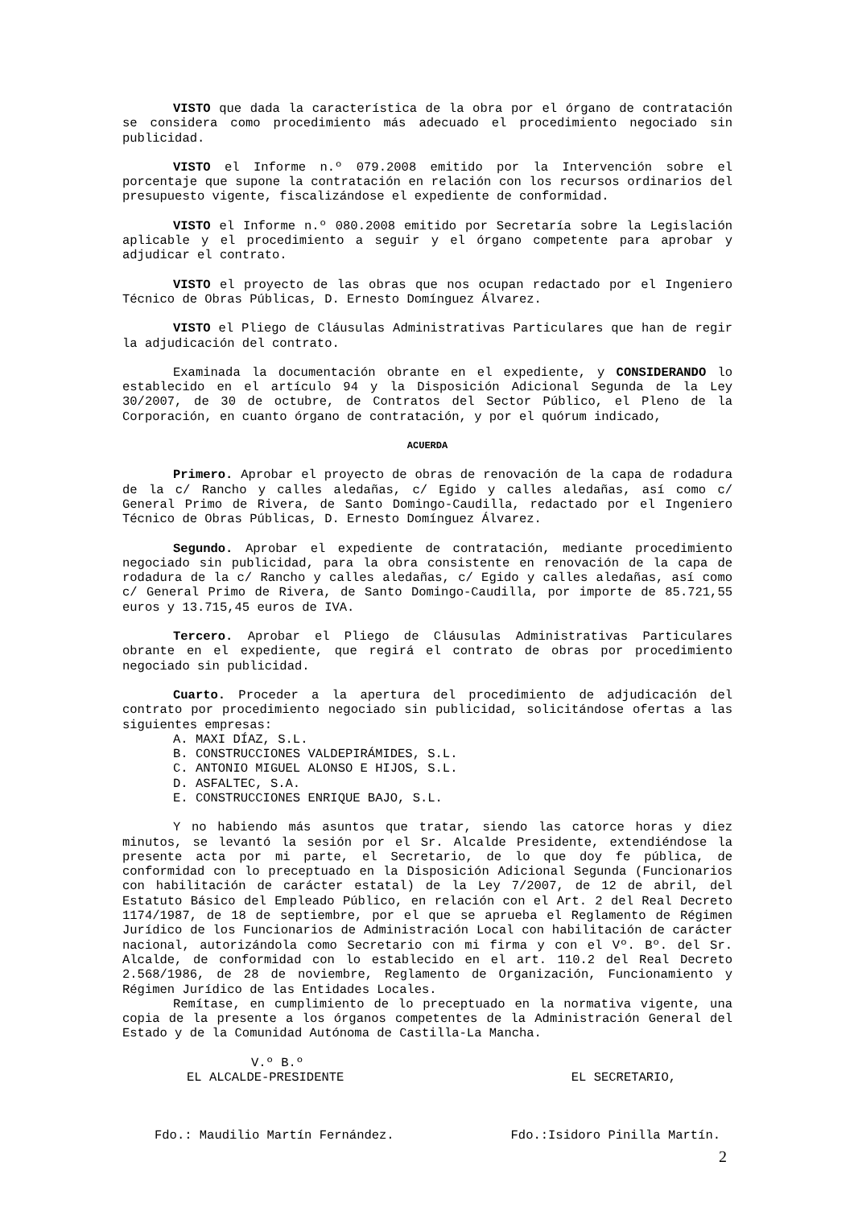VISTO que dada la característica de la obra por el órgano de contratación se considera como procedimiento más adecuado el procedimiento negociado sin publicidad.
VISTO el Informe n.º 079.2008 emitido por la Intervención sobre el porcentaje que supone la contratación en relación con los recursos ordinarios del presupuesto vigente, fiscalizándose el expediente de conformidad.
VISTO el Informe n.º 080.2008 emitido por Secretaría sobre la Legislación aplicable y el procedimiento a seguir y el órgano competente para aprobar y adjudicar el contrato.
VISTO el proyecto de las obras que nos ocupan redactado por el Ingeniero Técnico de Obras Públicas, D. Ernesto Domínguez Álvarez.
VISTO el Pliego de Cláusulas Administrativas Particulares que han de regir la adjudicación del contrato.
Examinada la documentación obrante en el expediente, y CONSIDERANDO lo establecido en el artículo 94 y la Disposición Adicional Segunda de la Ley 30/2007, de 30 de octubre, de Contratos del Sector Público, el Pleno de la Corporación, en cuanto órgano de contratación, y por el quórum indicado,
ACUERDA
Primero. Aprobar el proyecto de obras de renovación de la capa de rodadura de la c/ Rancho y calles aledañas, c/ Egido y calles aledañas, así como c/ General Primo de Rivera, de Santo Domingo-Caudilla, redactado por el Ingeniero Técnico de Obras Públicas, D. Ernesto Domínguez Álvarez.
Segundo. Aprobar el expediente de contratación, mediante procedimiento negociado sin publicidad, para la obra consistente en renovación de la capa de rodadura de la c/ Rancho y calles aledañas, c/ Egido y calles aledañas, así como c/ General Primo de Rivera, de Santo Domingo-Caudilla, por importe de 85.721,55 euros y 13.715,45 euros de IVA.
Tercero. Aprobar el Pliego de Cláusulas Administrativas Particulares obrante en el expediente, que regirá el contrato de obras por procedimiento negociado sin publicidad.
Cuarto. Proceder a la apertura del procedimiento de adjudicación del contrato por procedimiento negociado sin publicidad, solicitándose ofertas a las siguientes empresas:
A. MAXI DÍAZ, S.L.
B. CONSTRUCCIONES VALDEPIRÁMIDES, S.L.
C. ANTONIO MIGUEL ALONSO E HIJOS, S.L.
D. ASFALTEC, S.A.
E. CONSTRUCCIONES ENRIQUE BAJO, S.L.
Y no habiendo más asuntos que tratar, siendo las catorce horas y diez minutos, se levantó la sesión por el Sr. Alcalde Presidente, extendiéndose la presente acta por mi parte, el Secretario, de lo que doy fe pública, de conformidad con lo preceptuado en la Disposición Adicional Segunda (Funcionarios con habilitación de carácter estatal) de la Ley 7/2007, de 12 de abril, del Estatuto Básico del Empleado Público, en relación con el Art. 2 del Real Decreto 1174/1987, de 18 de septiembre, por el que se aprueba el Reglamento de Régimen Jurídico de los Funcionarios de Administración Local con habilitación de carácter nacional, autorizándola como Secretario con mi firma y con el Vº. Bº. del Sr. Alcalde, de conformidad con lo establecido en el art. 110.2 del Real Decreto 2.568/1986, de 28 de noviembre, Reglamento de Organización, Funcionamiento y Régimen Jurídico de las Entidades Locales.
Remítase, en cumplimiento de lo preceptuado en la normativa vigente, una copia de la presente a los órganos competentes de la Administración General del Estado y de la Comunidad Autónoma de Castilla-La Mancha.
V.º B.º
EL ALCALDE-PRESIDENTE EL SECRETARIO,
Fdo.: Maudilio Martín Fernández. Fdo.:Isidoro Pinilla Martín.
2